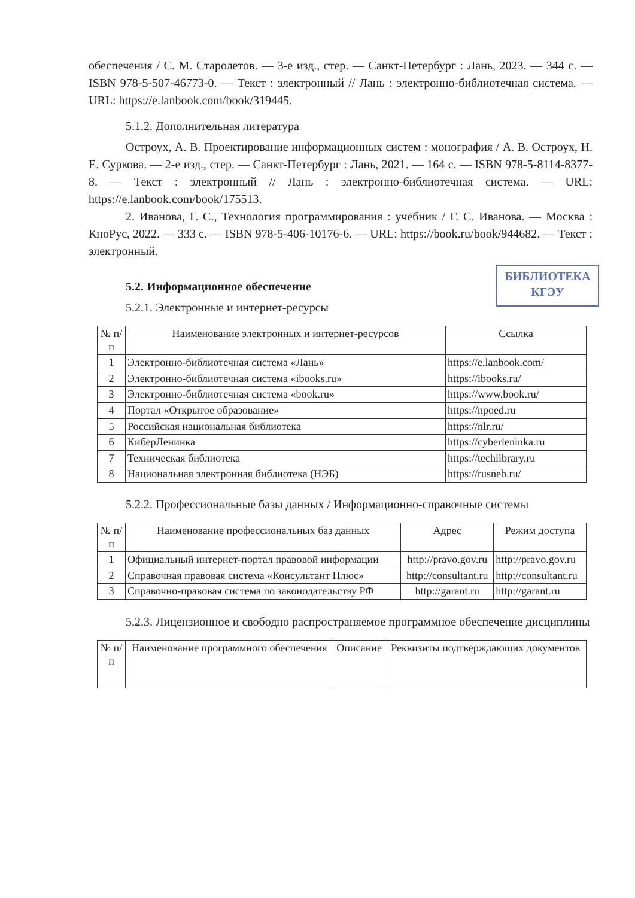БИБЛИОТЕКА
КГЭУ
обеспечения / С. М. Старолетов. — 3-е изд., стер. — Санкт-Петербург : Лань, 2023. — 344 с. — ISBN 978-5-507-46773-0. — Текст : электронный // Лань : электронно-библиотечная система. — URL: https://e.lanbook.com/book/319445.
5.1.2. Дополнительная литература
Остроух, А. В. Проектирование информационных систем : монография / А. В. Остроух, Н. Е. Суркова. — 2-е изд., стер. — Санкт-Петербург : Лань, 2021. — 164 с. — ISBN 978-5-8114-8377-8. — Текст : электронный // Лань : электронно-библиотечная система. — URL: https://e.lanbook.com/book/175513.
2. Иванова, Г. С., Технология программирования : учебник / Г. С. Иванова. — Москва : КноРус, 2022. — 333 с. — ISBN 978-5-406-10176-6. — URL: https://book.ru/book/944682. — Текст : электронный.
5.2. Информационное обеспечение
5.2.1. Электронные и интернет-ресурсы
| № п/п | Наименование электронных и интернет-ресурсов | Ссылка |
| --- | --- | --- |
| 1 | Электронно-библиотечная система «Лань» | https://e.lanbook.com/ |
| 2 | Электронно-библиотечная система «ibooks.ru» | https://ibooks.ru/ |
| 3 | Электронно-библиотечная система «book.ru» | https://www.book.ru/ |
| 4 | Портал «Открытое образование» | https://npoed.ru |
| 5 | Российская национальная библиотека | https://nlr.ru/ |
| 6 | КиберЛенинка | https://cyberleninka.ru |
| 7 | Техническая библиотека | https://techlibrary.ru |
| 8 | Национальная электронная библиотека (НЭБ) | https://rusneb.ru/ |
5.2.2. Профессиональные базы данных / Информационно-справочные системы
| № п/п | Наименование профессиональных баз данных | Адрес | Режим доступа |
| --- | --- | --- | --- |
| 1 | Официальный интернет-портал правовой информации | http://pravo.gov.ru | http://pravo.gov.ru |
| 2 | Справочная правовая система «Консультант Плюс» | http://consultant.ru | http://consultant.ru |
| 3 | Справочно-правовая система по законодательству РФ | http://garant.ru | http://garant.ru |
5.2.3. Лицензионное и свободно распространяемое программное обеспечение дисциплины
| № п/п | Наименование программного обеспечения | Описание | Реквизиты подтверждающих документов |
| --- | --- | --- | --- |